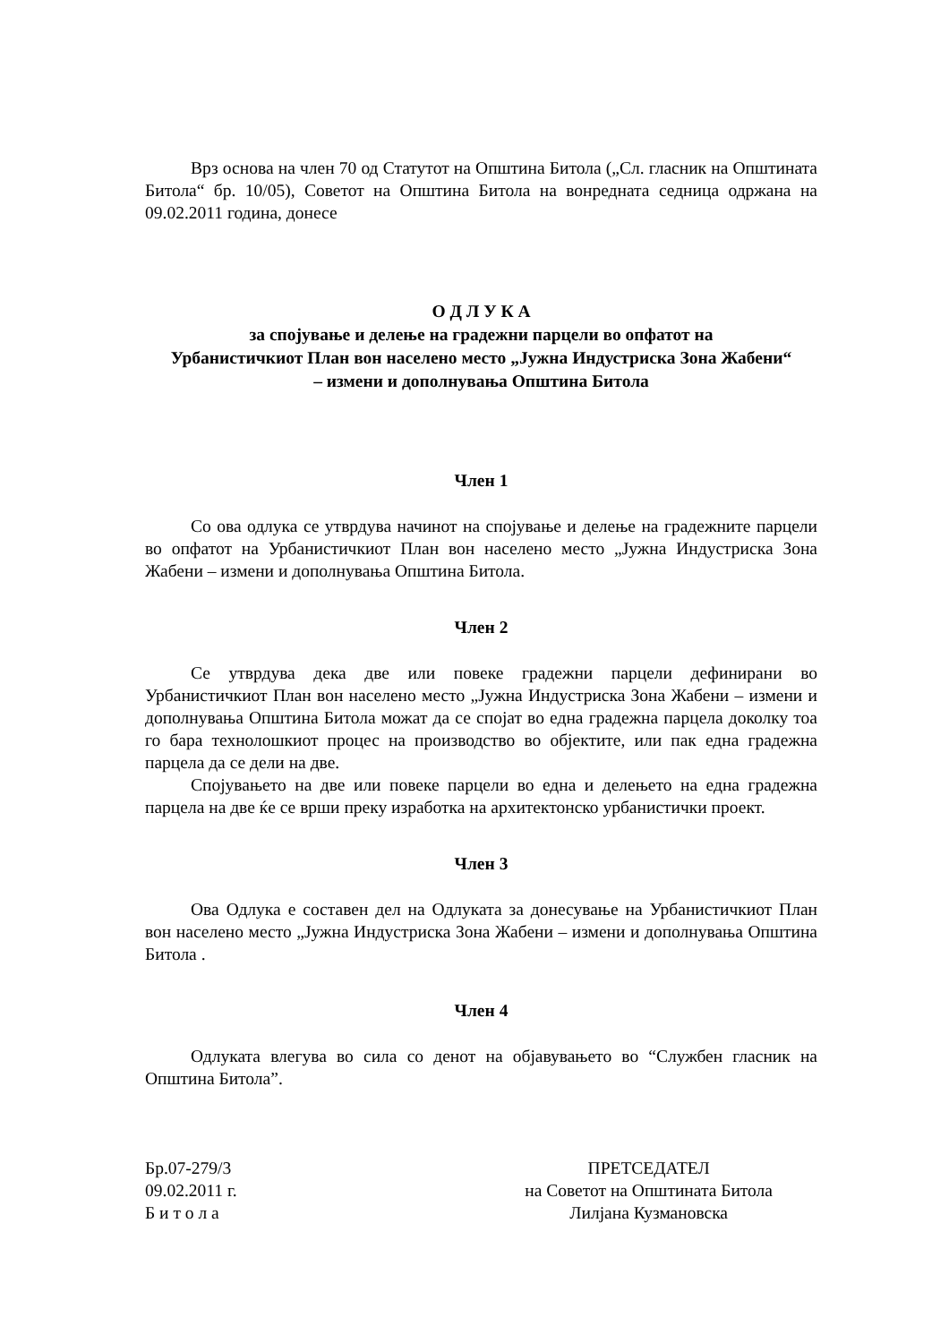Врз основа на член 70 од Статутот на Општина Битола („Сл. гласник на Општината Битола“ бр. 10/05), Советот на Општина Битола на вонредната седница одржана на 09.02.2011 година, донесе
О Д Л У К А
за спојување и делење на градежни парцели во опфатот на
Урбанистичкиот План вон населено место „Јужна Индустриска Зона Жабени“
– измени и дополнувања Општина Битола
Член 1
Со ова одлука се утврдува начинот на спојување и делење на градежните парцели во опфатот на Урбанистичкиот План вон населено место „Јужна Индустриска Зона Жабени – измени и дополнувања Општина Битола.
Член 2
Се утврдува дека две или повеке градежни парцели дефинирани во Урбанистичкиот План вон населено место „Јужна Индустриска Зона Жабени – измени и дополнувања Општина Битола можат да се спојат во една градежна парцела доколку тоа го бара технолошкиот процес на производство во објектите, или пак една градежна парцела да се дели на две.
Спојувањето на две или повеке парцели во една и делењето на една градежна парцела на две ќе се врши преку изработка на архитектонско урбанистички проект.
Член 3
Ова Одлука е составен дел на Одлуката за донесување на Урбанистичкиот План вон населено место „Јужна Индустриска Зона Жабени – измени и дополнувања Општина Битола .
Член 4
Одлуката влегува во сила со денот на објавувањето во “Службен гласник на Општина Битола”.
Бр.07-279/3
09.02.2011 г.
Б и т о л а
ПРЕТСЕДАТЕЛ
на Советот на Општината Битола
Лилјана Кузмановска